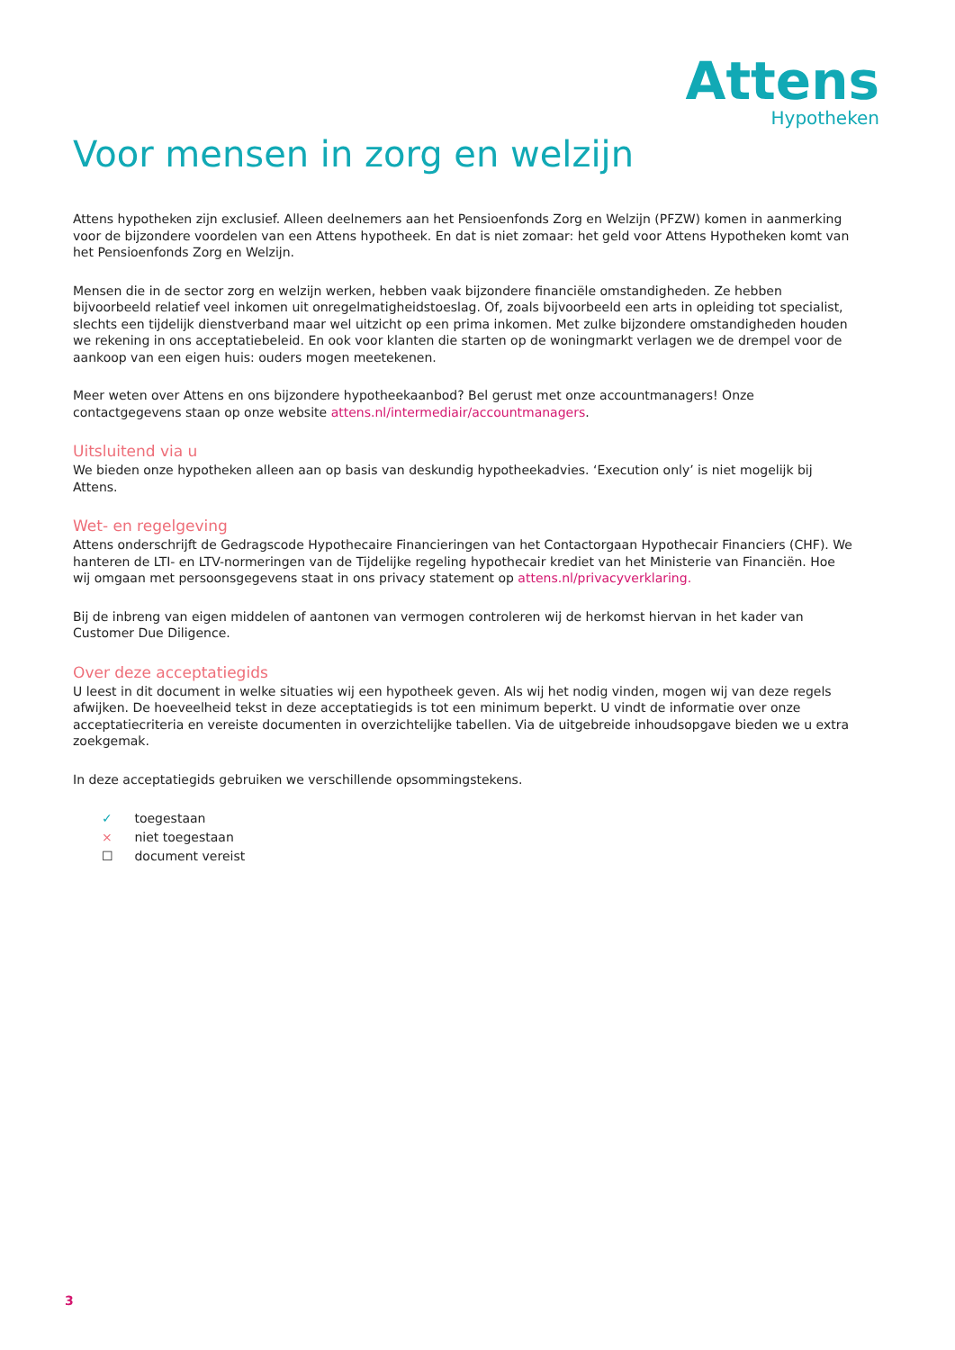Attens
Hypotheken
Voor mensen in zorg en welzijn
Attens hypotheken zijn exclusief. Alleen deelnemers aan het Pensioenfonds Zorg en Welzijn (PFZW) komen in aanmerking voor de bijzondere voordelen van een Attens hypotheek. En dat is niet zomaar: het geld voor Attens Hypotheken komt van het Pensioenfonds Zorg en Welzijn.
Mensen die in de sector zorg en welzijn werken, hebben vaak bijzondere financiële omstandigheden. Ze hebben bijvoorbeeld relatief veel inkomen uit onregelmatigheidstoeslag. Of, zoals bijvoorbeeld een arts in opleiding tot specialist, slechts een tijdelijk dienstverband maar wel uitzicht op een prima inkomen. Met zulke bijzondere omstandigheden houden we rekening in ons acceptatiebeleid. En ook voor klanten die starten op de woningmarkt verlagen we de drempel voor de aankoop van een eigen huis: ouders mogen meetekenen.
Meer weten over Attens en ons bijzondere hypotheekaanbod? Bel gerust met onze accountmanagers! Onze contactgegevens staan op onze website attens.nl/intermediair/accountmanagers.
Uitsluitend via u
We bieden onze hypotheken alleen aan op basis van deskundig hypotheekadvies. ‘Execution only’ is niet mogelijk bij Attens.
Wet- en regelgeving
Attens onderschrijft de Gedragscode Hypothecaire Financieringen van het Contactorgaan Hypothecair Financiers (CHF). We hanteren de LTI- en LTV-normeringen van de Tijdelijke regeling hypothecair krediet van het Ministerie van Financiën. Hoe wij omgaan met persoonsgegevens staat in ons privacy statement op attens.nl/privacyverklaring.
Bij de inbreng van eigen middelen of aantonen van vermogen controleren wij de herkomst hiervan in het kader van Customer Due Diligence.
Over deze acceptatiegids
U leest in dit document in welke situaties wij een hypotheek geven. Als wij het nodig vinden, mogen wij van deze regels afwijken. De hoeveelheid tekst in deze acceptatiegids is tot een minimum beperkt. U vindt de informatie over onze acceptatiecriteria en vereiste documenten in overzichtelijke tabellen. Via de uitgebreide inhoudsopgave bieden we u extra zoekgemak.
In deze acceptatiegids gebruiken we verschillende opsommingstekens.
✓ toegestaan
× niet toegestaan
☐ document vereist
3